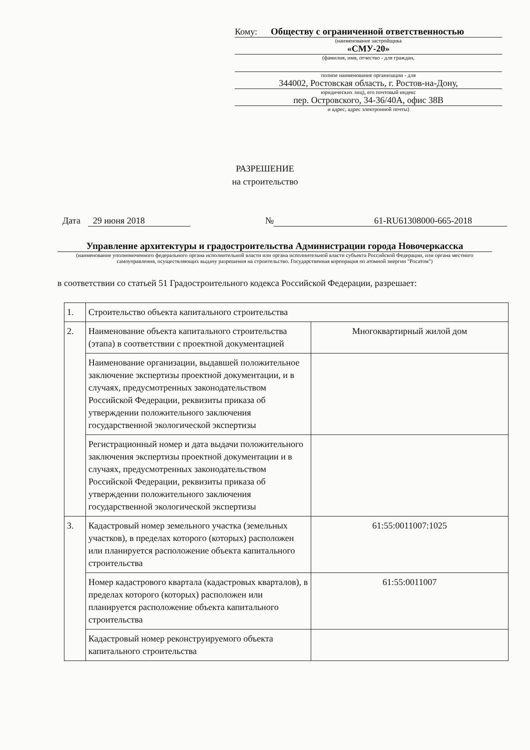Кому: Обществу с ограниченной ответственностью
(наименование застройщика
«СМУ-20»
(фамилия, имя, отчество - для граждан,
полное наименование организации - для
344002, Ростовская область, г. Ростов-на-Дону,
юридических лиц), его почтовый индекс
пер. Островского, 34-36/40А, офис 38В
и адрес, адрес электронной почты)
РАЗРЕШЕНИЕ
на строительство
Дата 29 июня 2018 № 61-RU61308000-665-2018
Управление архитектуры и градостроительства Администрации города Новочеркасска
(наименование уполномоченного федерального органа исполнительной власти или органа исполнительной власти субъекта Российской Федерации, или органа местного самоуправления, осуществляющих выдачу разрешения на строительство. Государственная корпорация по атомной энергии "Росатом")
в соответствии со статьей 51 Градостроительного кодекса Российской Федерации, разрешает:
| 1. | Строительство объекта капитального строительства | |
| 2. | Наименование объекта капитального строительства (этапа) в соответствии с проектной документацией | Многоквартирный жилой дом |
| | Наименование организации, выдавшей положительное заключение экспертизы проектной документации, и в случаях, предусмотренных законодательством Российской Федерации, реквизиты приказа об утверждении положительного заключения государственной экологической экспертизы | |
| | Регистрационный номер и дата выдачи положительного заключения экспертизы проектной документации и в случаях, предусмотренных законодательством Российской Федерации, реквизиты приказа об утверждении положительного заключения государственной экологической экспертизы | |
| 3. | Кадастровый номер земельного участка (земельных участков), в пределах которого (которых) расположен или планируется расположение объекта капитального строительства | 61:55:0011007:1025 |
| | Номер кадастрового квартала (кадастровых кварталов), в пределах которого (которых) расположен или планируется расположение объекта капитального строительства | 61:55:0011007 |
| | Кадастровый номер реконструируемого объекта капитального строительства | |